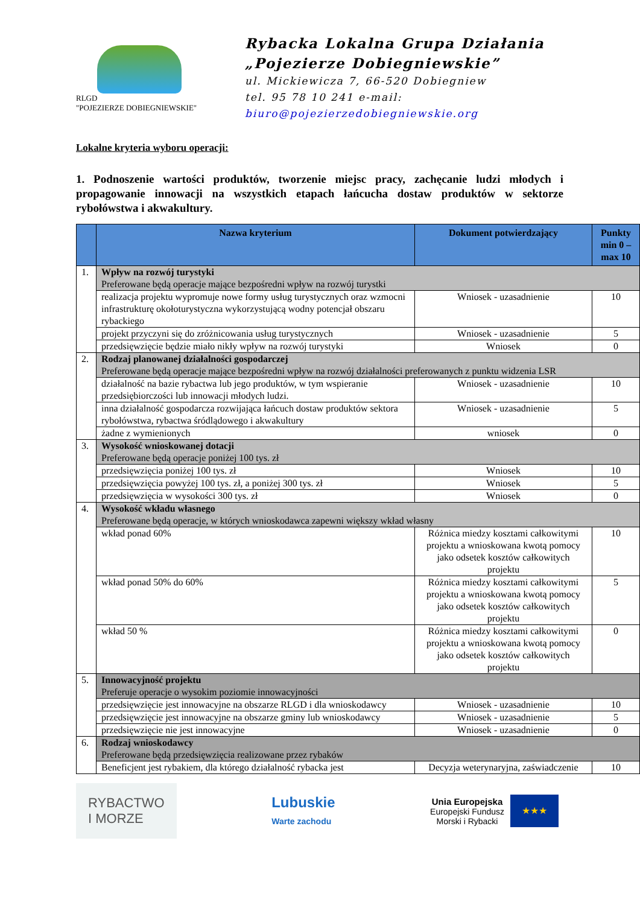RLGD
"POJEZIERZE DOBIEGNIEWSKIE"
Rybacka Lokalna Grupa Działania
„Pojezierze Dobiegniewskie”
ul. Mickiewicza 7, 66-520 Dobiegniew
tel. 95 78 10 241 e-mail: biuro@pojezierzedobiegniewskie.org
Lokalne kryteria wyboru operacji:
1. Podnoszenie wartości produktów, tworzenie miejsc pracy, zachęcanie ludzi młodych i propagowanie innowacji na wszystkich etapach łańcucha dostaw produktów w sektorze rybołówstwa i akwakultury.
| | Nazwa kryterium | Dokument potwierdzający | Punkty min 0 – max 10 |
| --- | --- | --- | --- |
| 1. | Wpływ na rozwój turystyki Preferowane będą operacje mające bezpośredni wpływ na rozwój turystki | | |
| | realizacja projektu wypromuje nowe formy usług turystycznych oraz wzmocni infrastrukturę okołoturystyczna wykorzystującą wodny potencjał obszaru rybackiego | Wniosek - uzasadnienie | 10 |
| | projekt przyczyni się do zróżnicowania usług turystycznych | Wniosek - uzasadnienie | 5 |
| | przedsięwzięcie będzie miało nikły wpływ na rozwój turystyki | Wniosek | 0 |
| 2. | Rodzaj planowanej działalności gospodarczej Preferowane będą operacje mające bezpośredni wpływ na rozwój działalności preferowanych z punktu widzenia LSR | | |
| | działalność na bazie rybactwa lub jego produktów, w tym wspieranie przedsiębiorczości lub innowacji młodych ludzi. | Wniosek - uzasadnienie | 10 |
| | inna działalność gospodarcza rozwijająca łańcuch dostaw produktów sektora rybołówstwa, rybactwa śródlądowego i akwakultury | Wniosek - uzasadnienie | 5 |
| | żadne z wymienionych | wniosek | 0 |
| 3. | Wysokość wnioskowanej dotacji Preferowane będą operacje poniżej 100 tys. zł | | |
| | przedsięwzięcia poniżej 100 tys. zł | Wniosek | 10 |
| | przedsięwzięcia powyżej 100 tys. zł, a poniżej 300 tys. zł | Wniosek | 5 |
| | przedsięwzięcia w wysokości 300 tys. zł | Wniosek | 0 |
| 4. | Wysokość wkładu własnego Preferowane będą operacje, w których wnioskodawca zapewni większy wkład własny | | |
| | wkład ponad 60% | Różnica miedzy kosztami całkowitymi projektu a wnioskowana kwotą pomocy jako odsetek kosztów całkowitych projektu | 10 |
| | wkład ponad 50% do 60% | Różnica miedzy kosztami całkowitymi projektu a wnioskowana kwotą pomocy jako odsetek kosztów całkowitych projektu | 5 |
| | wkład 50 % | Różnica miedzy kosztami całkowitymi projektu a wnioskowana kwotą pomocy jako odsetek kosztów całkowitych projektu | 0 |
| 5. | Innowacyjność projektu Preferuje operacje o wysokim poziomie innowacyjności | | |
| | przedsięwzięcie jest innowacyjne na obszarze RLGD i dla wnioskodawcy | Wniosek - uzasadnienie | 10 |
| | przedsięwzięcie jest innowacyjne na obszarze gminy lub wnioskodawcy | Wniosek - uzasadnienie | 5 |
| | przedsięwzięcie nie jest innowacyjne | Wniosek - uzasadnienie | 0 |
| 6. | Rodzaj wnioskodawcy Preferowane będą przedsięwzięcia realizowane przez rybaków | | |
| | Beneficjent jest rybakiem, dla którego działalność rybacka jest | Decyzja weterynaryjna, zaświadczenie | 10 |
RYBACTWO
I MORZE
Lubuskie
Warte zachodu
Unia Europejska
Europejski Fundusz
Morski i Rybacki
★★★